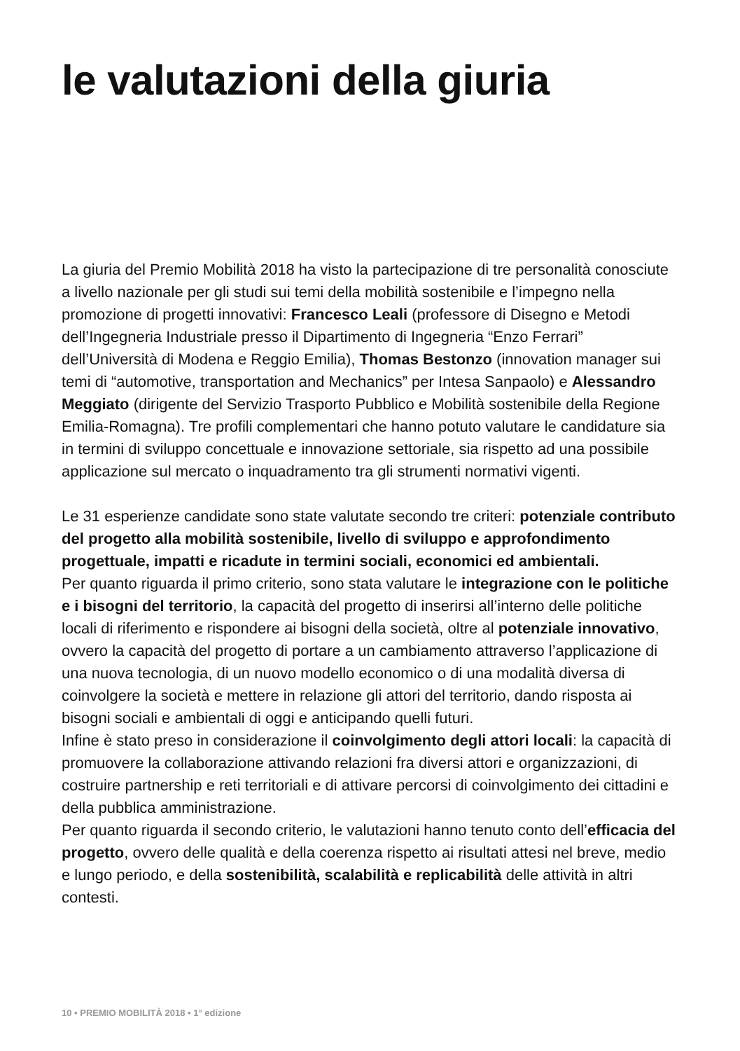le valutazioni della giuria
La giuria del Premio Mobilità 2018 ha visto la partecipazione di tre personalità conosciute a livello nazionale per gli studi sui temi della mobilità sostenibile e l’impegno nella promozione di progetti innovativi: Francesco Leali (professore di Disegno e Metodi dell’Ingegneria Industriale presso il Dipartimento di Ingegneria “Enzo Ferrari” dell’Università di Modena e Reggio Emilia), Thomas Bestonzo (innovation manager sui temi di “automotive, transportation and Mechanics” per Intesa Sanpaolo) e Alessandro Meggiato (dirigente del Servizio Trasporto Pubblico e Mobilità sostenibile della Regione Emilia-Romagna). Tre profili complementari che hanno potuto valutare le candidature sia in termini di sviluppo concettuale e innovazione settoriale, sia rispetto ad una possibile applicazione sul mercato o inquadramento tra gli strumenti normativi vigenti.
Le 31 esperienze candidate sono state valutate secondo tre criteri: potenziale contributo del progetto alla mobilità sostenibile, livello di sviluppo e approfondimento progettuale, impatti e ricadute in termini sociali, economici ed ambientali.
Per quanto riguarda il primo criterio, sono stata valutare le integrazione con le politiche e i bisogni del territorio, la capacità del progetto di inserirsi all’interno delle politiche locali di riferimento e rispondere ai bisogni della società, oltre al potenziale innovativo, ovvero la capacità del progetto di portare a un cambiamento attraverso l’applicazione di una nuova tecnologia, di un nuovo modello economico o di una modalità diversa di coinvolgere la società e mettere in relazione gli attori del territorio, dando risposta ai bisogni sociali e ambientali di oggi e anticipando quelli futuri.
Infine è stato preso in considerazione il coinvolgimento degli attori locali: la capacità di promuovere la collaborazione attivando relazioni fra diversi attori e organizzazioni, di costruire partnership e reti territoriali e di attivare percorsi di coinvolgimento dei cittadini e della pubblica amministrazione.
Per quanto riguarda il secondo criterio, le valutazioni hanno tenuto conto dell’efficacia del progetto, ovvero delle qualità e della coerenza rispetto ai risultati attesi nel breve, medio e lungo periodo, e della sostenibilità, scalabilità e replicabilità delle attività in altri contesti.
10 • PREMIO MOBILITÀ 2018 • 1° edizione